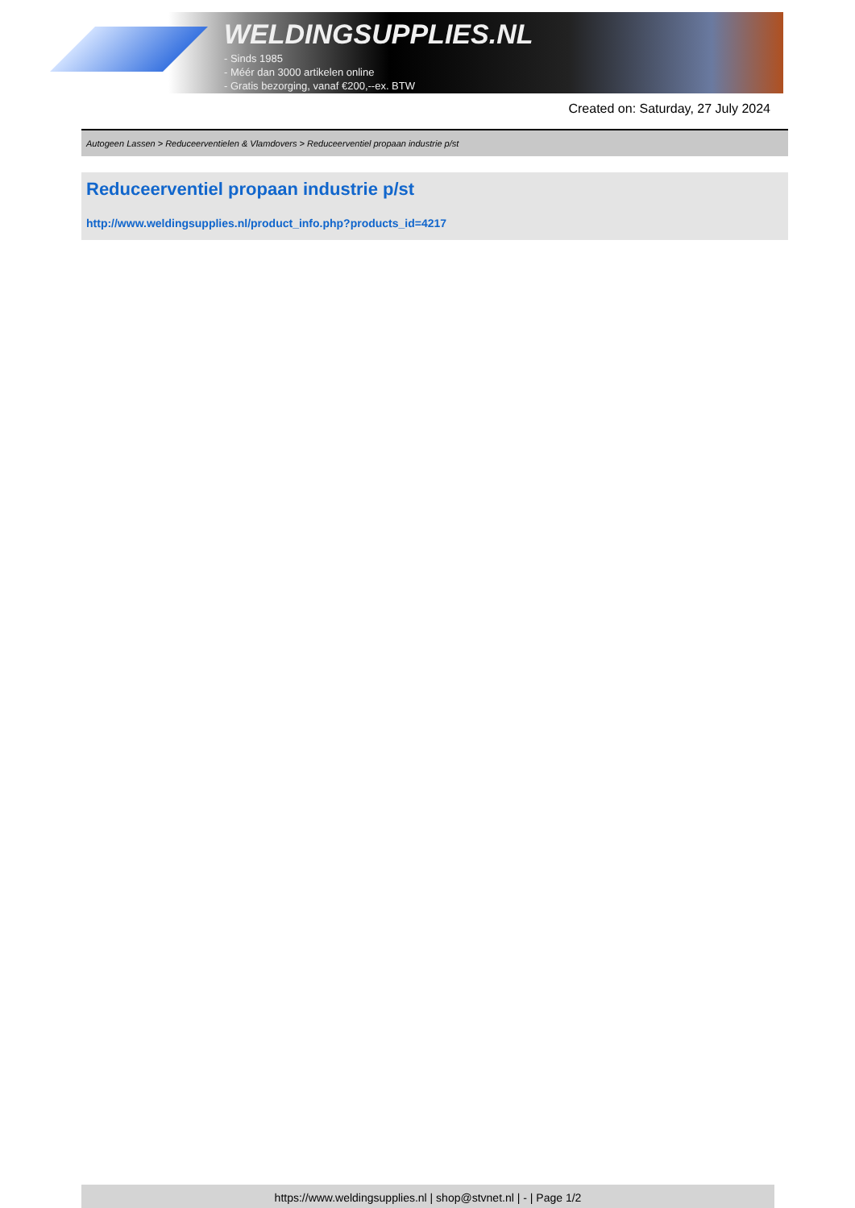WELDINGSUPPLIES.NL
- Sinds 1985
- Méér dan 3000 artikelen online
- Gratis bezorging, vanaf €200,--ex. BTW
Created on: Saturday, 27 July 2024
Autogeen Lassen > Reduceerventielen & Vlamdovers > Reduceerventiel propaan industrie p/st
Reduceerventiel propaan industrie p/st
http://www.weldingsupplies.nl/product_info.php?products_id=4217
https://www.weldingsupplies.nl | shop@stvnet.nl | - | Page 1/2